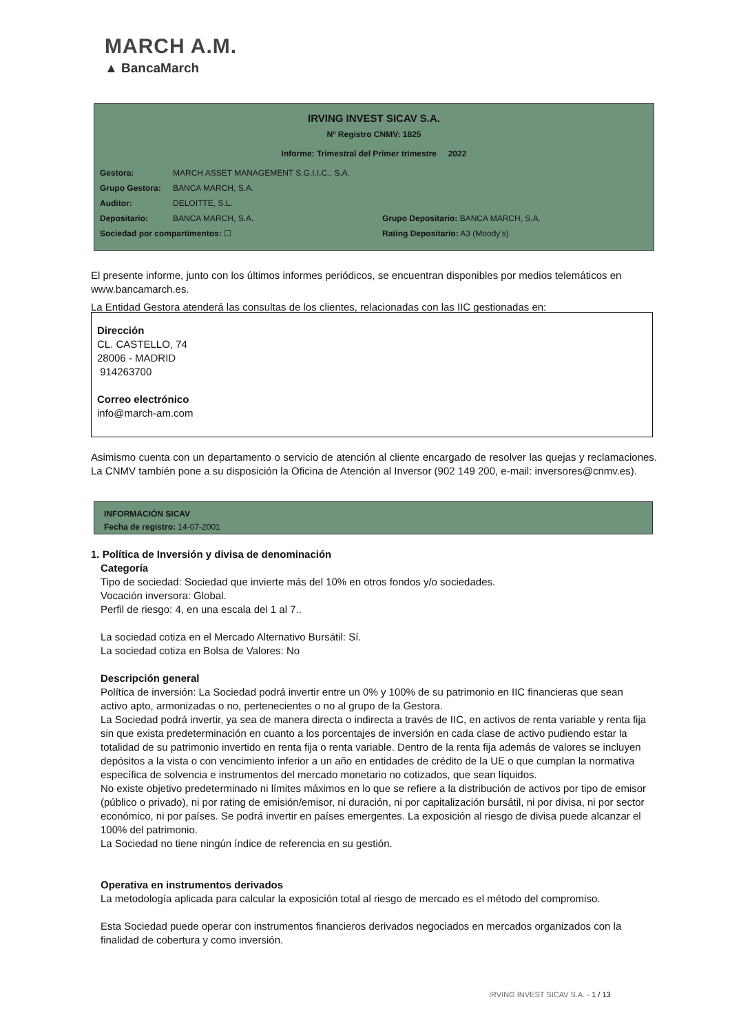MARCH A.M.
▲ BancaMarch
IRVING INVEST SICAV S.A.
Nº Registro CNMV: 1825
Informe: Trimestral del Primer trimestre 2022
Gestora: MARCH ASSET MANAGEMENT S.G.I.I.C., S.A.
Grupo Gestora: BANCA MARCH, S.A.
Auditor: DELOITTE, S.L.
Depositario: BANCA MARCH, S.A. Grupo Depositario: BANCA MARCH, S.A.
Sociedad por compartimentos: ☐ Rating Depositario: A3 (Moody's)
El presente informe, junto con los últimos informes periódicos, se encuentran disponibles por medios telemáticos en www.bancamarch.es.
La Entidad Gestora atenderá las consultas de los clientes, relacionadas con las IIC gestionadas en:
Dirección
CL. CASTELLO, 74
28006 - MADRID
914263700
Correo electrónico
info@march-am.com
Asimismo cuenta con un departamento o servicio de atención al cliente encargado de resolver las quejas y reclamaciones. La CNMV también pone a su disposición la Oficina de Atención al Inversor (902 149 200, e-mail: inversores@cnmv.es).
INFORMACIÓN SICAV
Fecha de registro: 14-07-2001
1. Política de Inversión y divisa de denominación
Categoría
Tipo de sociedad: Sociedad que invierte más del 10% en otros fondos y/o sociedades.
Vocación inversora: Global.
Perfil de riesgo: 4, en una escala del 1 al 7..
La sociedad cotiza en el Mercado Alternativo Bursátil: Sí.
La sociedad cotiza en Bolsa de Valores: No
Descripción general
Política de inversión: La Sociedad podrá invertir entre un 0% y 100% de su patrimonio en IIC financieras que sean activo apto, armonizadas o no, pertenecientes o no al grupo de la Gestora.
La Sociedad podrá invertir, ya sea de manera directa o indirecta a través de IIC, en activos de renta variable y renta fija sin que exista predeterminación en cuanto a los porcentajes de inversión en cada clase de activo pudiendo estar la totalidad de su patrimonio invertido en renta fija o renta variable. Dentro de la renta fija además de valores se incluyen depósitos a la vista o con vencimiento inferior a un año en entidades de crédito de la UE o que cumplan la normativa específica de solvencia e instrumentos del mercado monetario no cotizados, que sean líquidos.
No existe objetivo predeterminado ni límites máximos en lo que se refiere a la distribución de activos por tipo de emisor (público o privado), ni por rating de emisión/emisor, ni duración, ni por capitalización bursátil, ni por divisa, ni por sector económico, ni por países. Se podrá invertir en países emergentes. La exposición al riesgo de divisa puede alcanzar el 100% del patrimonio.
La Sociedad no tiene ningún índice de referencia en su gestión.
Operativa en instrumentos derivados
La metodología aplicada para calcular la exposición total al riesgo de mercado es el método del compromiso.
Esta Sociedad puede operar con instrumentos financieros derivados negociados en mercados organizados con la finalidad de cobertura y como inversión.
IRVING INVEST SICAV S.A. - 1 / 13